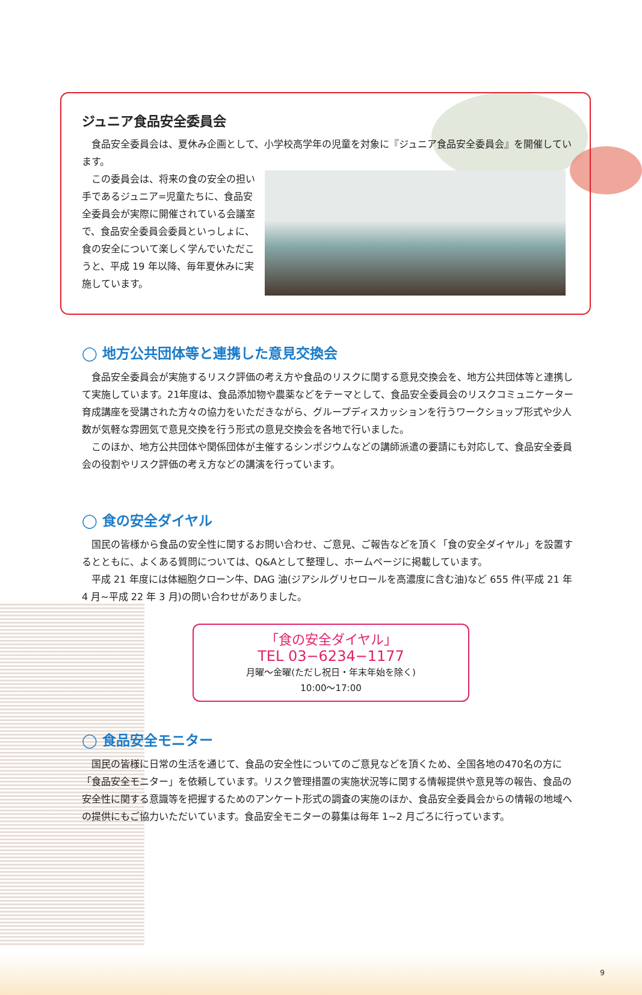ジュニア食品安全委員会
食品安全委員会は、夏休み企画として、小学校高学年の児童を対象に『ジュニア食品安全委員会』を開催しています。
この委員会は、将来の食の安全の担い手であるジュニア=児童たちに、食品安全委員会が実際に開催されている会議室で、食品安全委員会委員といっしょに、食の安全について楽しく学んでいただこうと、平成 19 年以降、毎年夏休みに実施しています。
◯ 地方公共団体等と連携した意見交換会
食品安全委員会が実施するリスク評価の考え方や食品のリスクに関する意見交換会を、地方公共団体等と連携して実施しています。21年度は、食品添加物や農薬などをテーマとして、食品安全委員会のリスクコミュニケーター育成講座を受講された方々の協力をいただきながら、グループディスカッションを行うワークショップ形式や少人数が気軽な雰囲気で意見交換を行う形式の意見交換会を各地で行いました。
このほか、地方公共団体や関係団体が主催するシンポジウムなどの講師派遣の要請にも対応して、食品安全委員会の役割やリスク評価の考え方などの講演を行っています。
◯ 食の安全ダイヤル
国民の皆様から食品の安全性に関するお問い合わせ、ご意見、ご報告などを頂く「食の安全ダイヤル」を設置するとともに、よくある質問については、Q&Aとして整理し、ホームページに掲載しています。
平成 21 年度には体細胞クローン牛、DAG 油(ジアシルグリセロールを高濃度に含む油)など 655 件(平成 21 年 4 月~平成 22 年 3 月)の問い合わせがありました。
「食の安全ダイヤル」
TEL 03−6234−1177
月曜～金曜(ただし祝日・年末年始を除く)
10:00～17:00
◯ 食品安全モニター
国民の皆様に日常の生活を通じて、食品の安全性についてのご意見などを頂くため、全国各地の470名の方に「食品安全モニター」を依頼しています。リスク管理措置の実施状況等に関する情報提供や意見等の報告、食品の安全性に関する意識等を把握するためのアンケート形式の調査の実施のほか、食品安全委員会からの情報の地域への提供にもご協力いただいています。食品安全モニターの募集は毎年 1~2 月ごろに行っています。
9